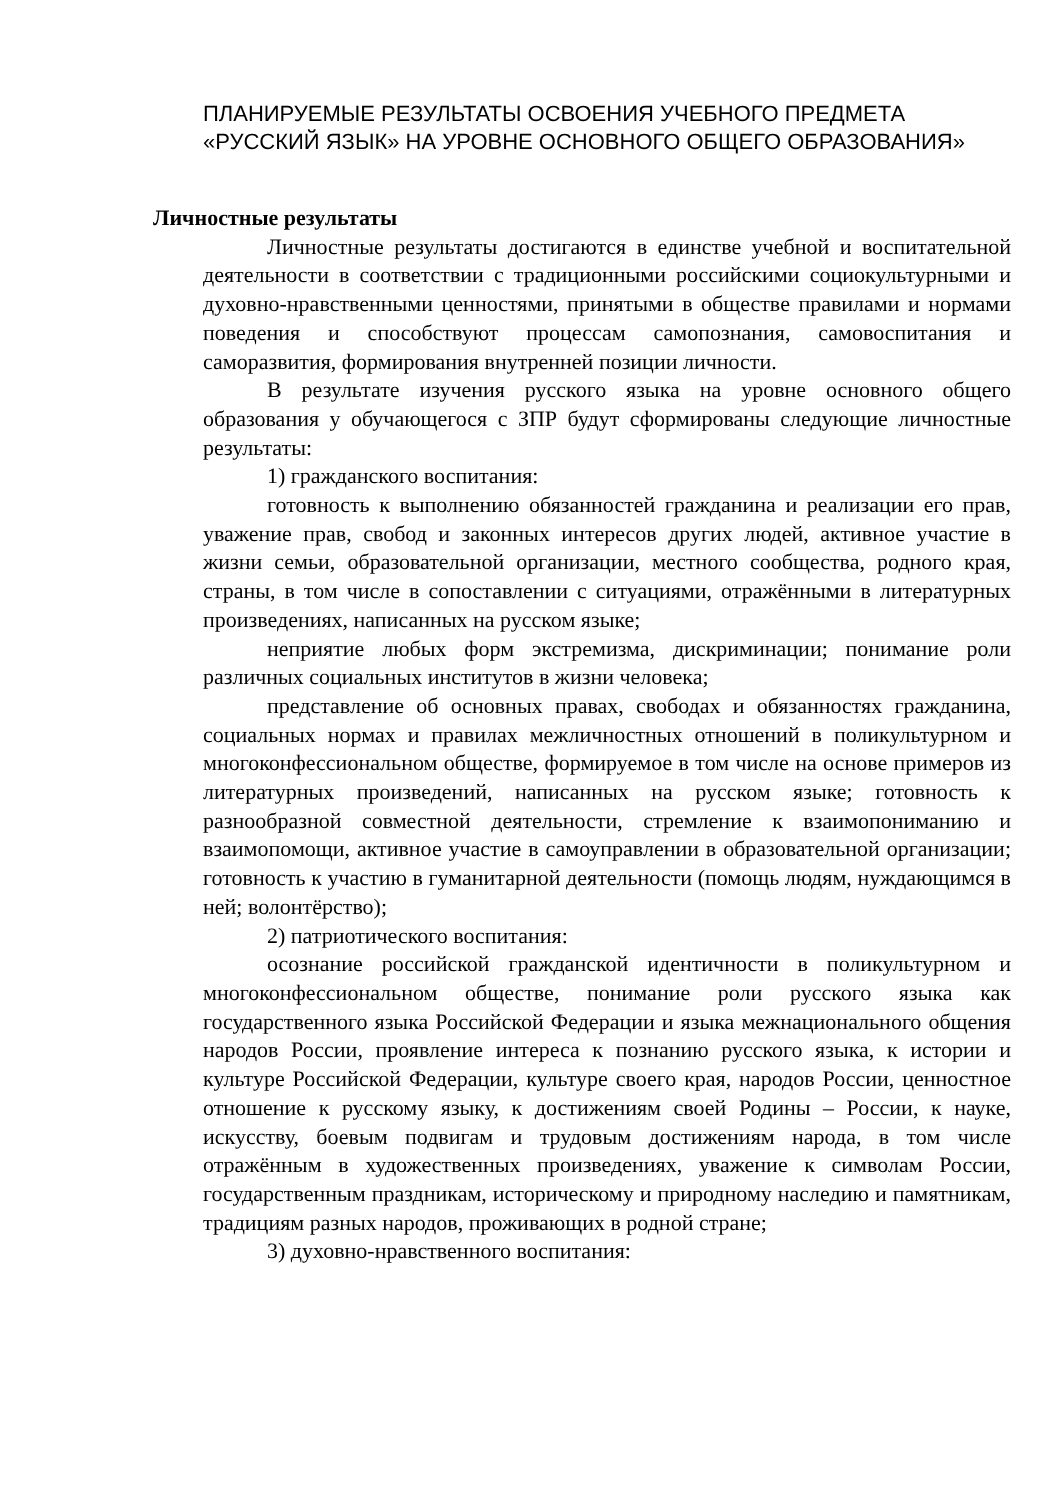ПЛАНИРУЕМЫЕ РЕЗУЛЬТАТЫ ОСВОЕНИЯ УЧЕБНОГО ПРЕДМЕТА «РУССКИЙ ЯЗЫК» НА УРОВНЕ ОСНОВНОГО ОБЩЕГО ОБРАЗОВАНИЯ»
Личностные результаты
Личностные результаты достигаются в единстве учебной и воспитательной деятельности в соответствии с традиционными российскими социокультурными и духовно-нравственными ценностями, принятыми в обществе правилами и нормами поведения и способствуют процессам самопознания, самовоспитания и саморазвития, формирования внутренней позиции личности.
В результате изучения русского языка на уровне основного общего образования у обучающегося с ЗПР будут сформированы следующие личностные результаты:
1) гражданского воспитания:
готовность к выполнению обязанностей гражданина и реализации его прав, уважение прав, свобод и законных интересов других людей, активное участие в жизни семьи, образовательной организации, местного сообщества, родного края, страны, в том числе в сопоставлении с ситуациями, отражёнными в литературных произведениях, написанных на русском языке;
неприятие любых форм экстремизма, дискриминации; понимание роли различных социальных институтов в жизни человека;
представление об основных правах, свободах и обязанностях гражданина, социальных нормах и правилах межличностных отношений в поликультурном и многоконфессиональном обществе, формируемое в том числе на основе примеров из литературных произведений, написанных на русском языке; готовность к разнообразной совместной деятельности, стремление к взаимопониманию и взаимопомощи, активное участие в самоуправлении в образовательной организации; готовность к участию в гуманитарной деятельности (помощь людям, нуждающимся в ней; волонтёрство);
2) патриотического воспитания:
осознание российской гражданской идентичности в поликультурном и многоконфессиональном обществе, понимание роли русского языка как государственного языка Российской Федерации и языка межнационального общения народов России, проявление интереса к познанию русского языка, к истории и культуре Российской Федерации, культуре своего края, народов России, ценностное отношение к русскому языку, к достижениям своей Родины – России, к науке, искусству, боевым подвигам и трудовым достижениям народа, в том числе отражённым в художественных произведениях, уважение к символам России, государственным праздникам, историческому и природному наследию и памятникам, традициям разных народов, проживающих в родной стране;
3) духовно-нравственного воспитания: